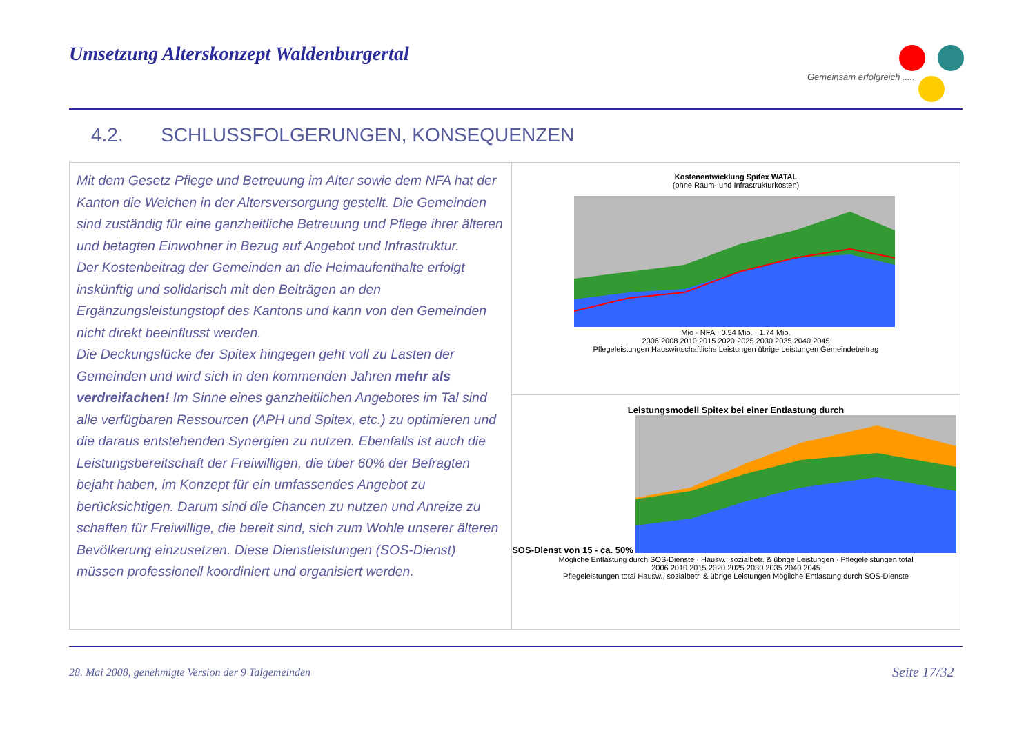Umsetzung Alterskonzept Waldenburgertal
Gemeinsam erfolgreich .....
4.2. SCHLUSSFOLGERUNGEN, KONSEQUENZEN
Mit dem Gesetz Pflege und Betreuung im Alter sowie dem NFA hat der Kanton die Weichen in der Altersversorgung gestellt. Die Gemeinden sind zuständig für eine ganzheitliche Betreuung und Pflege ihrer älteren und betagten Einwohner in Bezug auf Angebot und Infrastruktur.
Der Kostenbeitrag der Gemeinden an die Heimaufenthalte erfolgt inskünftig und solidarisch mit den Beiträgen an den Ergänzungsleistungstopf des Kantons und kann von den Gemeinden nicht direkt beeinflusst werden.
Die Deckungslücke der Spitex hingegen geht voll zu Lasten der Gemeinden und wird sich in den kommenden Jahren mehr als verdreifachen! Im Sinne eines ganzheitlichen Angebotes im Tal sind alle verfügbaren Ressourcen (APH und Spitex, etc.) zu optimieren und die daraus entstehenden Synergien zu nutzen. Ebenfalls ist auch die Leistungsbereitschaft der Freiwilligen, die über 60% der Befragten bejaht haben, im Konzept für ein umfassendes Angebot zu berücksichtigen. Darum sind die Chancen zu nutzen und Anreize zu schaffen für Freiwillige, die bereit sind, sich zum Wohle unserer älteren Bevölkerung einzusetzen. Diese Dienstleistungen (SOS-Dienst) müssen professionell koordiniert und organisiert werden.
Kostenentwicklung Spitex WATAL
(ohne Raum- und Infrastrukturkosten)
Mio · NFA · 0.54 Mio. · 1.74 Mio.
2006 2008 2010 2015 2020 2025 2030 2035 2040 2045
Pflegeleistungen Hauswirtschaftliche Leistungen übrige Leistungen Gemeindebeitrag
Leistungsmodell Spitex bei einer Entlastung durch
SOS-Dienst von 15 - ca. 50%
Mögliche Entlastung durch SOS-Dienste · Hausw., sozialbetr. & übrige Leistungen · Pflegeleistungen total
2006 2010 2015 2020 2025 2030 2035 2040 2045
Pflegeleistungen total Hausw., sozialbetr. & übrige Leistungen Mögliche Entlastung durch SOS-Dienste
28. Mai 2008, genehmigte Version der 9 Talgemeinden
Seite 17/32